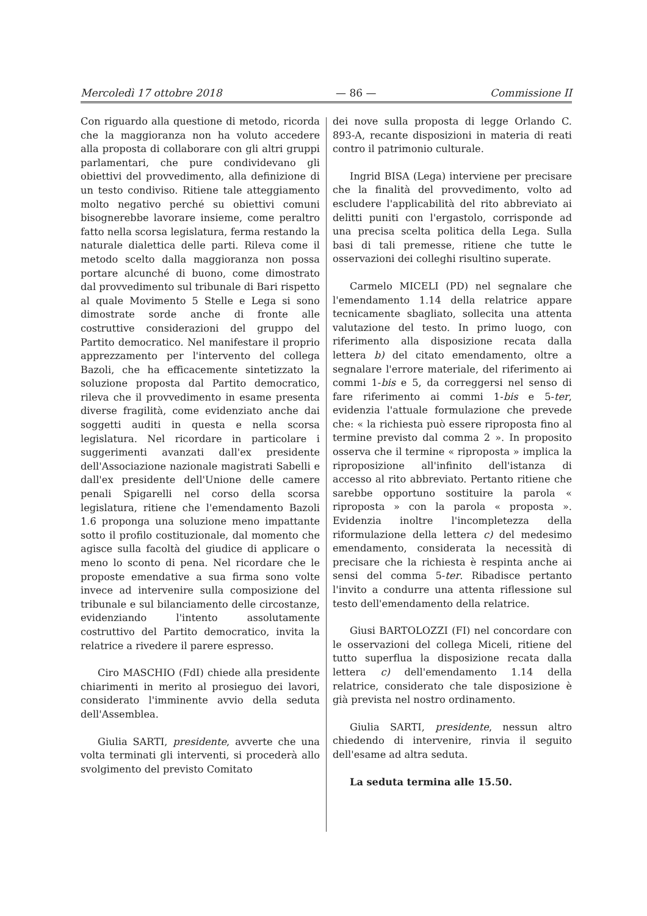Mercoledì 17 ottobre 2018 — 86 — Commissione II
Con riguardo alla questione di metodo, ricorda che la maggioranza non ha voluto accedere alla proposta di collaborare con gli altri gruppi parlamentari, che pure condividevano gli obiettivi del provvedimento, alla definizione di un testo condiviso. Ritiene tale atteggiamento molto negativo perché su obiettivi comuni bisognerebbe lavorare insieme, come peraltro fatto nella scorsa legislatura, ferma restando la naturale dialettica delle parti. Rileva come il metodo scelto dalla maggioranza non possa portare alcunché di buono, come dimostrato dal provvedimento sul tribunale di Bari rispetto al quale Movimento 5 Stelle e Lega si sono dimostrate sorde anche di fronte alle costruttive considerazioni del gruppo del Partito democratico. Nel manifestare il proprio apprezzamento per l'intervento del collega Bazoli, che ha efficacemente sintetizzato la soluzione proposta dal Partito democratico, rileva che il provvedimento in esame presenta diverse fragilità, come evidenziato anche dai soggetti auditi in questa e nella scorsa legislatura. Nel ricordare in particolare i suggerimenti avanzati dall'ex presidente dell'Associazione nazionale magistrati Sabelli e dall'ex presidente dell'Unione delle camere penali Spigarelli nel corso della scorsa legislatura, ritiene che l'emendamento Bazoli 1.6 proponga una soluzione meno impattante sotto il profilo costituzionale, dal momento che agisce sulla facoltà del giudice di applicare o meno lo sconto di pena. Nel ricordare che le proposte emendative a sua firma sono volte invece ad intervenire sulla composizione del tribunale e sul bilanciamento delle circostanze, evidenziando l'intento assolutamente costruttivo del Partito democratico, invita la relatrice a rivedere il parere espresso.
Ciro MASCHIO (FdI) chiede alla presidente chiarimenti in merito al prosieguo dei lavori, considerato l'imminente avvio della seduta dell'Assemblea.
Giulia SARTI, presidente, avverte che una volta terminati gli interventi, si procederà allo svolgimento del previsto Comitato
dei nove sulla proposta di legge Orlando C. 893-A, recante disposizioni in materia di reati contro il patrimonio culturale.
Ingrid BISA (Lega) interviene per precisare che la finalità del provvedimento, volto ad escludere l'applicabilità del rito abbreviato ai delitti puniti con l'ergastolo, corrisponde ad una precisa scelta politica della Lega. Sulla basi di tali premesse, ritiene che tutte le osservazioni dei colleghi risultino superate.
Carmelo MICELI (PD) nel segnalare che l'emendamento 1.14 della relatrice appare tecnicamente sbagliato, sollecita una attenta valutazione del testo. In primo luogo, con riferimento alla disposizione recata dalla lettera b) del citato emendamento, oltre a segnalare l'errore materiale, del riferimento ai commi 1-bis e 5, da correggersi nel senso di fare riferimento ai commi 1-bis e 5-ter, evidenzia l'attuale formulazione che prevede che: « la richiesta può essere riproposta fino al termine previsto dal comma 2 ». In proposito osserva che il termine « riproposta » implica la riproposizione all'infinito dell'istanza di accesso al rito abbreviato. Pertanto ritiene che sarebbe opportuno sostituire la parola « riproposta » con la parola « proposta ». Evidenzia inoltre l'incompletezza della riformulazione della lettera c) del medesimo emendamento, considerata la necessità di precisare che la richiesta è respinta anche ai sensi del comma 5-ter. Ribadisce pertanto l'invito a condurre una attenta riflessione sul testo dell'emendamento della relatrice.
Giusi BARTOLOZZI (FI) nel concordare con le osservazioni del collega Miceli, ritiene del tutto superflua la disposizione recata dalla lettera c) dell'emendamento 1.14 della relatrice, considerato che tale disposizione è già prevista nel nostro ordinamento.
Giulia SARTI, presidente, nessun altro chiedendo di intervenire, rinvia il seguito dell'esame ad altra seduta.
La seduta termina alle 15.50.